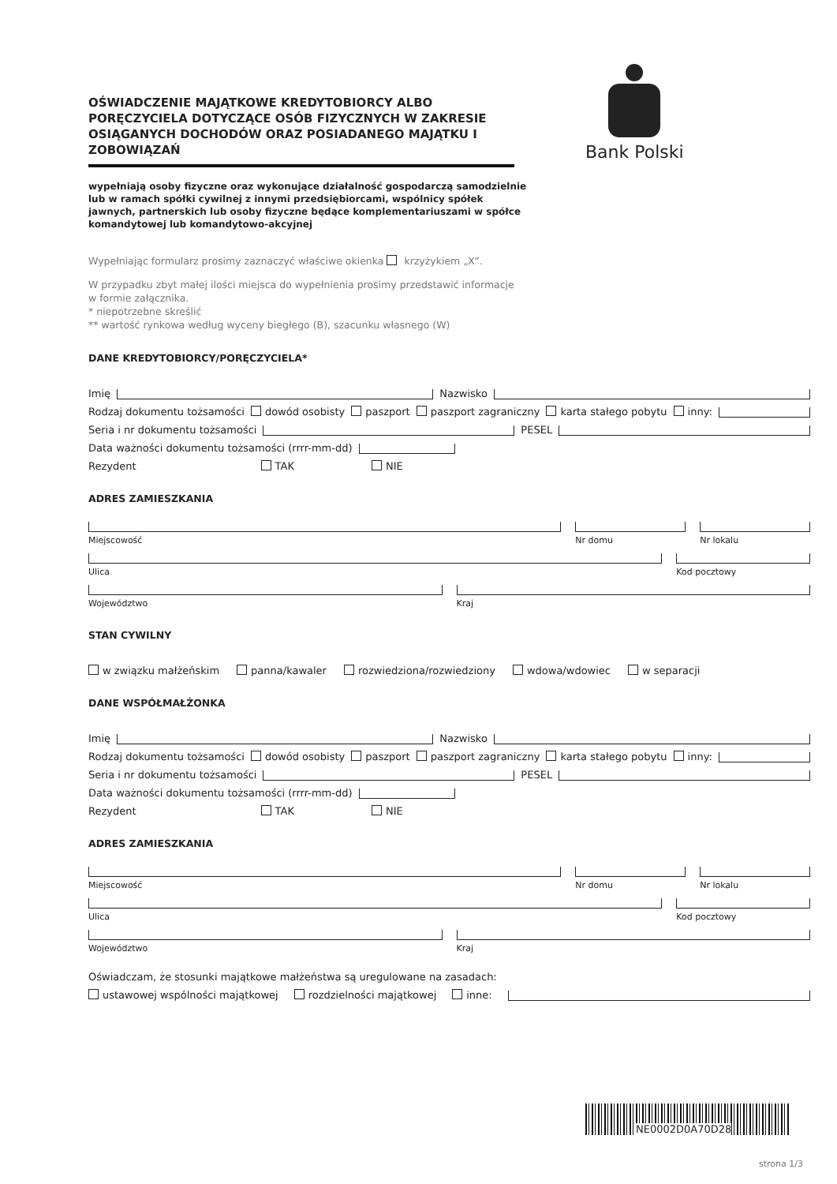OŚWIADCZENIE MAJĄTKOWE KREDYTOBIORCY ALBO PORĘCZYCIELA DOTYCZĄCE OSÓB FIZYCZNYCH W ZAKRESIE OSIĄGANYCH DOCHODÓW ORAZ POSIADANEGO MAJĄTKU I ZOBOWIĄZAŃ
wypełniają osoby fizyczne oraz wykonujące działalność gospodarczą samodzielnie lub w ramach spółki cywilnej z innymi przedsiębiorcami, wspólnicy spółek jawnych, partnerskich lub osoby fizyczne będące komplementariuszami w spółce komandytowej lub komandytowo-akcyjnej
Bank Polski
Wypełniając formularz prosimy zaznaczyć właściwe okienka krzyżykiem „X”.
W przypadku zbyt małej ilości miejsca do wypełnienia prosimy przedstawić informacje
w formie załącznika.
* niepotrzebne skreślić
** wartość rynkowa według wyceny biegłego (B), szacunku własnego (W)
DANE KREDYTOBIORCY/PORĘCZYCIELA*
Imię Nazwisko
Rodzaj dokumentu tożsamości dowód osobisty paszport paszport zagraniczny karta stałego pobytu inny:
Seria i nr dokumentu tożsamości PESEL
Data ważności dokumentu tożsamości (rrrr-mm-dd)
Rezydent TAK NIE
ADRES ZAMIESZKANIA
Miejscowość Nr domu Nr lokalu
Ulica Kod pocztowy
Województwo Kraj
STAN CYWILNY
w związku małżeńskim panna/kawaler rozwiedziona/rozwiedziony wdowa/wdowiec w separacji
DANE WSPÓŁMAŁŻONKA
Imię Nazwisko
Rodzaj dokumentu tożsamości dowód osobisty paszport paszport zagraniczny karta stałego pobytu inny:
Seria i nr dokumentu tożsamości PESEL
Data ważności dokumentu tożsamości (rrrr-mm-dd)
Rezydent TAK NIE
ADRES ZAMIESZKANIA
Miejscowość Nr domu Nr lokalu
Ulica Kod pocztowy
Województwo Kraj
Oświadczam, że stosunki majątkowe małżeństwa są uregulowane na zasadach:
ustawowej wspólności majątkowej rozdzielności majątkowej inne:
NE0002D0A70D28
strona 1/3